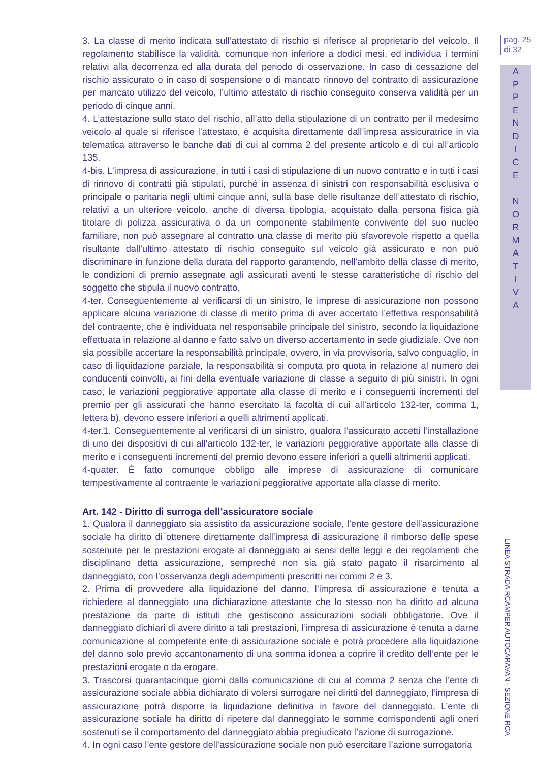3. La classe di merito indicata sull’attestato di rischio si riferisce al proprietario del veicolo. Il regolamento stabilisce la validità, comunque non inferiore a dodici mesi, ed individua i termini relativi alla decorrenza ed alla durata del periodo di osservazione. In caso di cessazione del rischio assicurato o in caso di sospensione o di mancato rinnovo del contratto di assicurazione per mancato utilizzo del veicolo, l’ultimo attestato di rischio conseguito conserva validità per un periodo di cinque anni.
4. L’attestazione sullo stato del rischio, all’atto della stipulazione di un contratto per il medesimo veicolo al quale si riferisce l’attestato, è acquisita direttamente dall’impresa assicuratrice in via telematica attraverso le banche dati di cui al comma 2 del presente articolo e di cui all’articolo 135.
4-bis. L’impresa di assicurazione, in tutti i casi di stipulazione di un nuovo contratto e in tutti i casi di rinnovo di contratti già stipulati, purché in assenza di sinistri con responsabilità esclusiva o principale o paritaria negli ultimi cinque anni, sulla base delle risultanze dell’attestato di rischio, relativi a un ulteriore veicolo, anche di diversa tipologia, acquistato dalla persona fisica già titolare di polizza assicurativa o da un componente stabilmente convivente del suo nucleo familiare, non può assegnare al contratto una classe di merito più sfavorevole rispetto a quella risultante dall’ultimo attestato di rischio conseguito sul veicolo già assicurato e non può discriminare in funzione della durata del rapporto garantendo, nell’ambito della classe di merito, le condizioni di premio assegnate agli assicurati aventi le stesse caratteristiche di rischio del soggetto che stipula il nuovo contratto.
4-ter. Conseguentemente al verificarsi di un sinistro, le imprese di assicurazione non possono applicare alcuna variazione di classe di merito prima di aver accertato l’effettiva responsabilità del contraente, che è individuata nel responsabile principale del sinistro, secondo la liquidazione effettuata in relazione al danno e fatto salvo un diverso accertamento in sede giudiziale. Ove non sia possibile accertare la responsabilità principale, ovvero, in via provvisoria, salvo conguaglio, in caso di liquidazione parziale, la responsabilità si computa pro quota in relazione al numero dei conducenti coinvolti, ai fini della eventuale variazione di classe a seguito di più sinistri. In ogni caso, le variazioni peggiorative apportate alla classe di merito e i conseguenti incrementi del premio per gli assicurati che hanno esercitato la facoltà di cui all’articolo 132-ter, comma 1, lettera b), devono essere inferiori a quelli altrimenti applicati.
4-ter.1. Conseguentemente al verificarsi di un sinistro, qualora l’assicurato accetti l’installazione di uno dei dispositivi di cui all’articolo 132-ter, le variazioni peggiorative apportate alla classe di merito e i conseguenti incrementi del premio devono essere inferiori a quelli altrimenti applicati.
4-quater. È fatto comunque obbligo alle imprese di assicurazione di comunicare tempestivamente al contraente le variazioni peggiorative apportate alla classe di merito.
Art. 142 - Diritto di surroga dell’assicuratore sociale
1. Qualora il danneggiato sia assistito da assicurazione sociale, l’ente gestore dell’assicurazione sociale ha diritto di ottenere direttamente dall’impresa di assicurazione il rimborso delle spese sostenute per le prestazioni erogate al danneggiato ai sensi delle leggi e dei regolamenti che disciplinano detta assicurazione, sempreché non sia già stato pagato il risarcimento al danneggiato, con l’osservanza degli adempimenti prescritti nei commi 2 e 3.
2. Prima di provvedere alla liquidazione del danno, l’impresa di assicurazione è tenuta a richiedere al danneggiato una dichiarazione attestante che lo stesso non ha diritto ad alcuna prestazione da parte di istituti che gestiscono assicurazioni sociali obbligatorie. Ove il danneggiato dichiari di avere diritto a tali prestazioni, l’impresa di assicurazione è tenuta a darne comunicazione al competente ente di assicurazione sociale e potrà procedere alla liquidazione del danno solo previo accantonamento di una somma idonea a coprire il credito dell’ente per le prestazioni erogate o da erogare.
3. Trascorsi quarantacinque giorni dalla comunicazione di cui al comma 2 senza che l’ente di assicurazione sociale abbia dichiarato di volersi surrogare nei diritti del danneggiato, l’impresa di assicurazione potrà disporre la liquidazione definitiva in favore del danneggiato. L’ente di assicurazione sociale ha diritto di ripetere dal danneggiato le somme corrispondenti agli oneri sostenuti se il comportamento del danneggiato abbia pregiudicato l’azione di surrogazione.
4. In ogni caso l’ente gestore dell’assicurazione sociale non può esercitare l’azione surrogatoria
pag. 25
di 32
A
P
P
E
N
D
I
C
E
N
O
R
M
A
T
I
V
A
LINEA STRADA RCAMPER AUTOCARAVAN - SEZIONE RCA